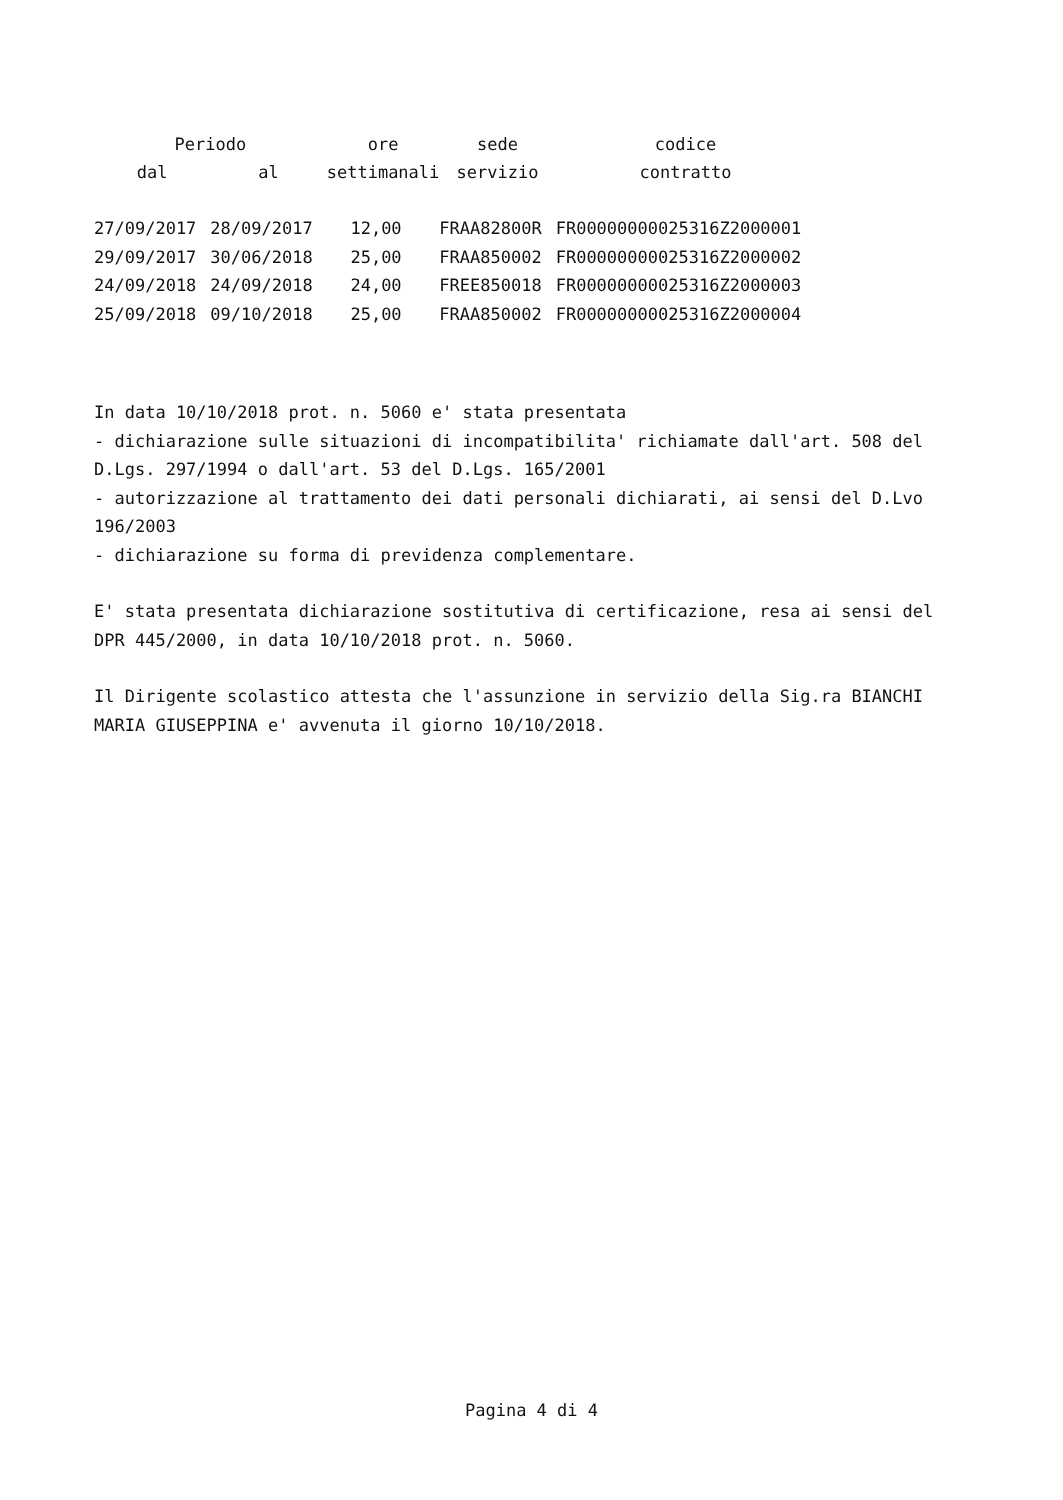| Periodo | | ore | sede | codice |
| --- | --- | --- | --- | --- |
| dal | al | settimanali | servizio | contratto |
| 27/09/2017 | 28/09/2017 | 12,00 | FRAA82800R | FR00000000025316Z2000001 |
| 29/09/2017 | 30/06/2018 | 25,00 | FRAA850002 | FR00000000025316Z2000002 |
| 24/09/2018 | 24/09/2018 | 24,00 | FREE850018 | FR00000000025316Z2000003 |
| 25/09/2018 | 09/10/2018 | 25,00 | FRAA850002 | FR00000000025316Z2000004 |
In data 10/10/2018 prot. n. 5060 e' stata presentata
- dichiarazione sulle situazioni di incompatibilita' richiamate dall'art. 508 del D.Lgs. 297/1994 o dall'art. 53 del D.Lgs. 165/2001
- autorizzazione al trattamento dei dati personali dichiarati, ai sensi del D.Lvo 196/2003
- dichiarazione su forma di previdenza complementare.
E' stata presentata dichiarazione sostitutiva di certificazione, resa ai sensi del DPR 445/2000, in data 10/10/2018 prot. n. 5060.
Il Dirigente scolastico attesta che l'assunzione in servizio della Sig.ra BIANCHI MARIA GIUSEPPINA e' avvenuta il giorno 10/10/2018.
Pagina 4 di 4